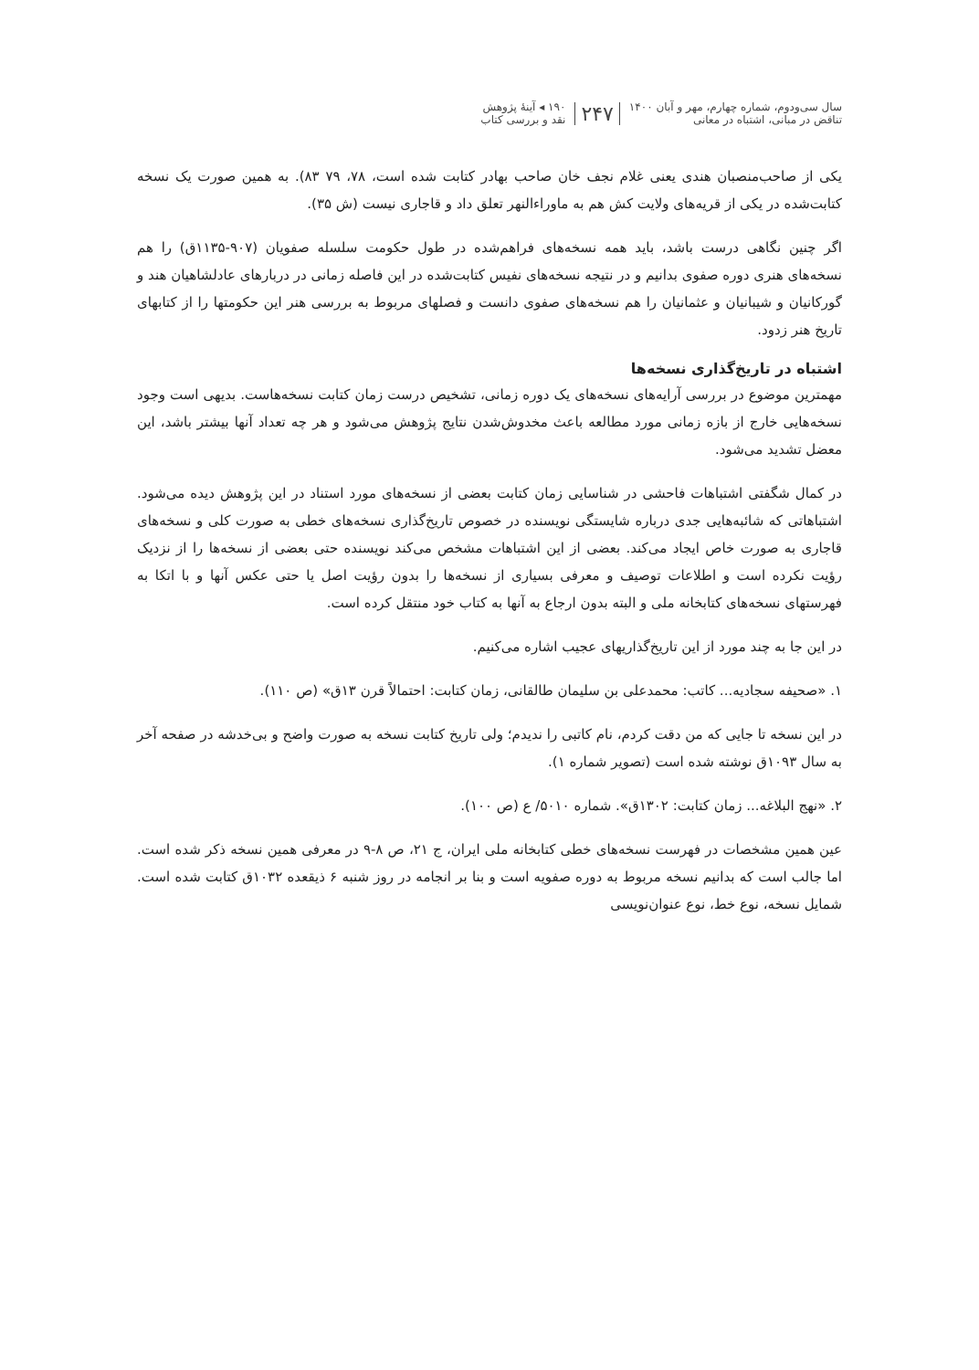سال سی‌ودوم، شماره چهارم، مهر و آبان ۱۴۰۰
تناقض در مبانی، اشتباه در معانی
۲۴۷
۱۹۰ ◂ آینهٔ پژوهش
نقد و بررسی کتاب
یکی از صاحب‌منصبان هندی یعنی غلام نجف خان صاحب بهادر کتابت شده است، ۷۸، ۷۹ ۸۳). به همین صورت یک نسخه کتابت‌شده در یکی از قریه‌های ولایت کش هم به ماوراءالنهر تعلق داد و قاجاری نیست (ش ۳۵).
اگر چنین نگاهی درست باشد، باید همه نسخه‌های فراهم‌شده در طول حکومت سلسله صفویان (۹۰۷-۱۱۳۵ق) را هم نسخه‌های هنری دوره صفوی بدانیم و در نتیجه نسخه‌های نفیس کتابت‌شده در این فاصله زمانی در دربارهای عادلشاهیان هند و گورکانیان و شیبانیان و عثمانیان را هم نسخه‌های صفوی دانست و فصلهای مربوط به بررسی هنر این حکومتها را از کتابهای تاریخ هنر زدود.
اشتباه در تاریخ‌گذاری نسخه‌ها
مهمترین موضوع در بررسی آرایه‌های نسخه‌های یک دوره زمانی، تشخیص درست زمان کتابت نسخه‌هاست. بدیهی است وجود نسخه‌هایی خارج از بازه زمانی مورد مطالعه باعث مخدوش‌شدن نتایج پژوهش می‌شود و هر چه تعداد آنها بیشتر باشد، این معضل تشدید می‌شود.
در کمال شگفتی اشتباهات فاحشی در شناسایی زمان کتابت بعضی از نسخه‌های مورد استناد در این پژوهش دیده می‌شود. اشتباهاتی که شائبه‌هایی جدی درباره شایستگی نویسنده در خصوص تاریخ‌گذاری نسخه‌های خطی به صورت کلی و نسخه‌های قاجاری به صورت خاص ایجاد می‌کند. بعضی از این اشتباهات مشخص می‌کند نویسنده حتی بعضی از نسخه‌ها را از نزدیک رؤیت نکرده است و اطلاعات توصیف و معرفی بسیاری از نسخه‌ها را بدون رؤیت اصل یا حتی عکس آنها و با اتکا به فهرستهای نسخه‌های کتابخانه ملی و البته بدون ارجاع به آنها به کتاب خود منتقل کرده است.
در این جا به چند مورد از این تاریخ‌گذاریهای عجیب اشاره می‌کنیم.
۱. «صحیفه سجادیه... کاتب: محمدعلی بن سلیمان طالقانی، زمان کتابت: احتمالاً قرن ۱۳ق» (ص ۱۱۰).
در این نسخه تا جایی که من دقت کردم، نام کاتبی را ندیدم؛ ولی تاریخ کتابت نسخه به صورت واضح و بی‌خدشه در صفحه آخر به سال ۱۰۹۳ق نوشته شده است (تصویر شماره ۱).
۲. «نهج البلاغه... زمان کتابت: ۱۳۰۲ق». شماره ۵۰۱۰/ ع (ص ۱۰۰).
عین همین مشخصات در فهرست نسخه‌های خطی کتابخانه ملی ایران، ج ۲۱، ص ۸-۹ در معرفی همین نسخه ذکر شده است. اما جالب است که بدانیم نسخه مربوط به دوره صفویه است و بنا بر انجامه در روز شنبه ۶ ذیقعده ۱۰۳۲ق کتابت شده است. شمایل نسخه، نوع خط، نوع عنوان‌نویسی